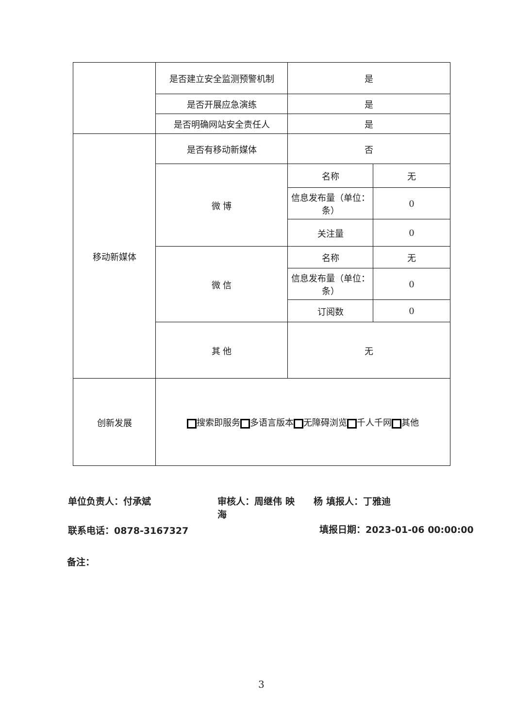| | 是否建立安全监测预警机制 | 是 | |
| | 是否开展应急演练 | 是 | |
| | 是否明确网站安全责任人 | 是 | |
| 移动新媒体 | 是否有移动新媒体 | 否 | |
| | 微 博 | 名称 | 无 |
| | | 信息发布量（单位：条） | 0 |
| | | 关注量 | 0 |
| | 微 信 | 名称 | 无 |
| | | 信息发布量（单位：条） | 0 |
| | | 订阅数 | 0 |
| | 其 他 | 无 | |
| 创新发展 | 搜索即服务 多语言版本 无障碍浏览 千人千网 其他 | | |
单位负责人：付承斌
审核人：周继伟 映海
杨 填报人：丁雅迪
联系电话：0878-3167327 填报日期：2023-01-06 00:00:00
备注：
3